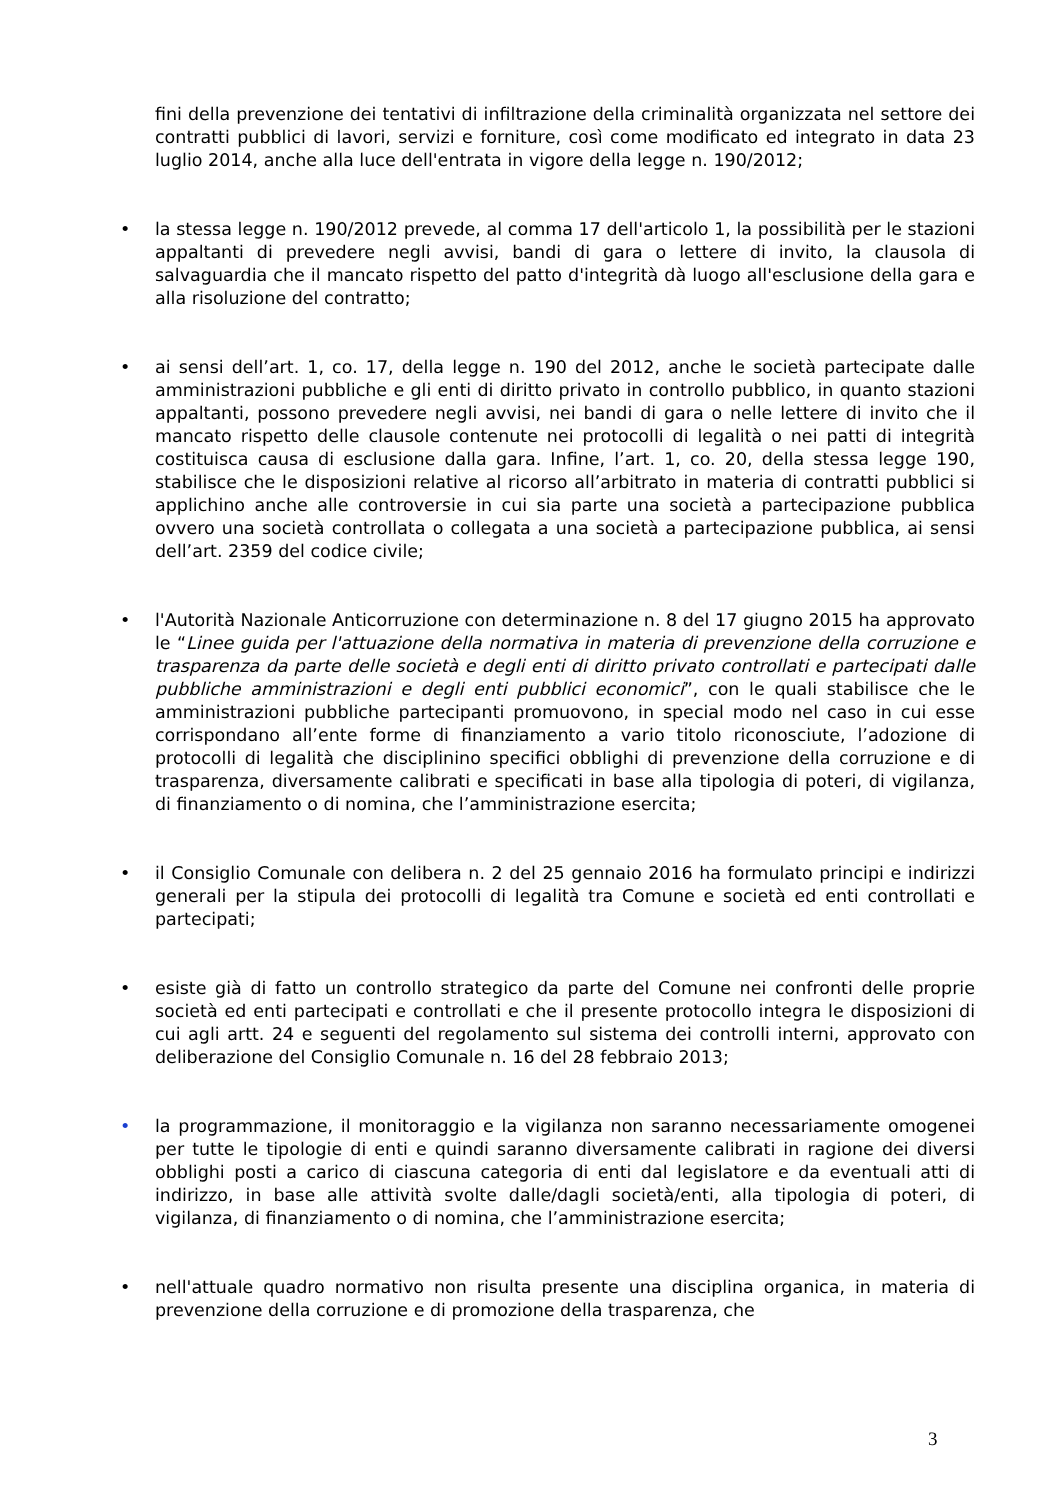fini della prevenzione dei tentativi di infiltrazione della criminalità organizzata nel settore dei contratti pubblici di lavori, servizi e forniture, così come modificato ed integrato in data 23 luglio 2014, anche alla luce dell'entrata in vigore della legge n. 190/2012;
• la stessa legge n. 190/2012 prevede, al comma 17 dell'articolo 1, la possibilità per le stazioni appaltanti di prevedere negli avvisi, bandi di gara o lettere di invito, la clausola di salvaguardia che il mancato rispetto del patto d'integrità dà luogo all'esclusione della gara e alla risoluzione del contratto;
• ai sensi dell’art. 1, co. 17, della legge n. 190 del 2012, anche le società partecipate dalle amministrazioni pubbliche e gli enti di diritto privato in controllo pubblico, in quanto stazioni appaltanti, possono prevedere negli avvisi, nei bandi di gara o nelle lettere di invito che il mancato rispetto delle clausole contenute nei protocolli di legalità o nei patti di integrità costituisca causa di esclusione dalla gara. Infine, l’art. 1, co. 20, della stessa legge 190, stabilisce che le disposizioni relative al ricorso all’arbitrato in materia di contratti pubblici si applichino anche alle controversie in cui sia parte una società a partecipazione pubblica ovvero una società controllata o collegata a una società a partecipazione pubblica, ai sensi dell’art. 2359 del codice civile;
• l'Autorità Nazionale Anticorruzione con determinazione n. 8 del 17 giugno 2015 ha approvato le “Linee guida per l'attuazione della normativa in materia di prevenzione della corruzione e trasparenza da parte delle società e degli enti di diritto privato controllati e partecipati dalle pubbliche amministrazioni e degli enti pubblici economici”, con le quali stabilisce che le amministrazioni pubbliche partecipanti promuovono, in special modo nel caso in cui esse corrispondano all’ente forme di finanziamento a vario titolo riconosciute, l’adozione di protocolli di legalità che disciplinino specifici obblighi di prevenzione della corruzione e di trasparenza, diversamente calibrati e specificati in base alla tipologia di poteri, di vigilanza, di finanziamento o di nomina, che l’amministrazione esercita;
• il Consiglio Comunale con delibera n. 2 del 25 gennaio 2016 ha formulato principi e indirizzi generali per la stipula dei protocolli di legalità tra Comune e società ed enti controllati e partecipati;
• esiste già di fatto un controllo strategico da parte del Comune nei confronti delle proprie società ed enti partecipati e controllati e che il presente protocollo integra le disposizioni di cui agli artt. 24 e seguenti del regolamento sul sistema dei controlli interni, approvato con deliberazione del Consiglio Comunale n. 16 del 28 febbraio 2013;
• la programmazione, il monitoraggio e la vigilanza non saranno necessariamente omogenei per tutte le tipologie di enti e quindi saranno diversamente calibrati in ragione dei diversi obblighi posti a carico di ciascuna categoria di enti dal legislatore e da eventuali atti di indirizzo, in base alle attività svolte dalle/dagli società/enti, alla tipologia di poteri, di vigilanza, di finanziamento o di nomina, che l’amministrazione esercita;
• nell'attuale quadro normativo non risulta presente una disciplina organica, in materia di prevenzione della corruzione e di promozione della trasparenza, che
3